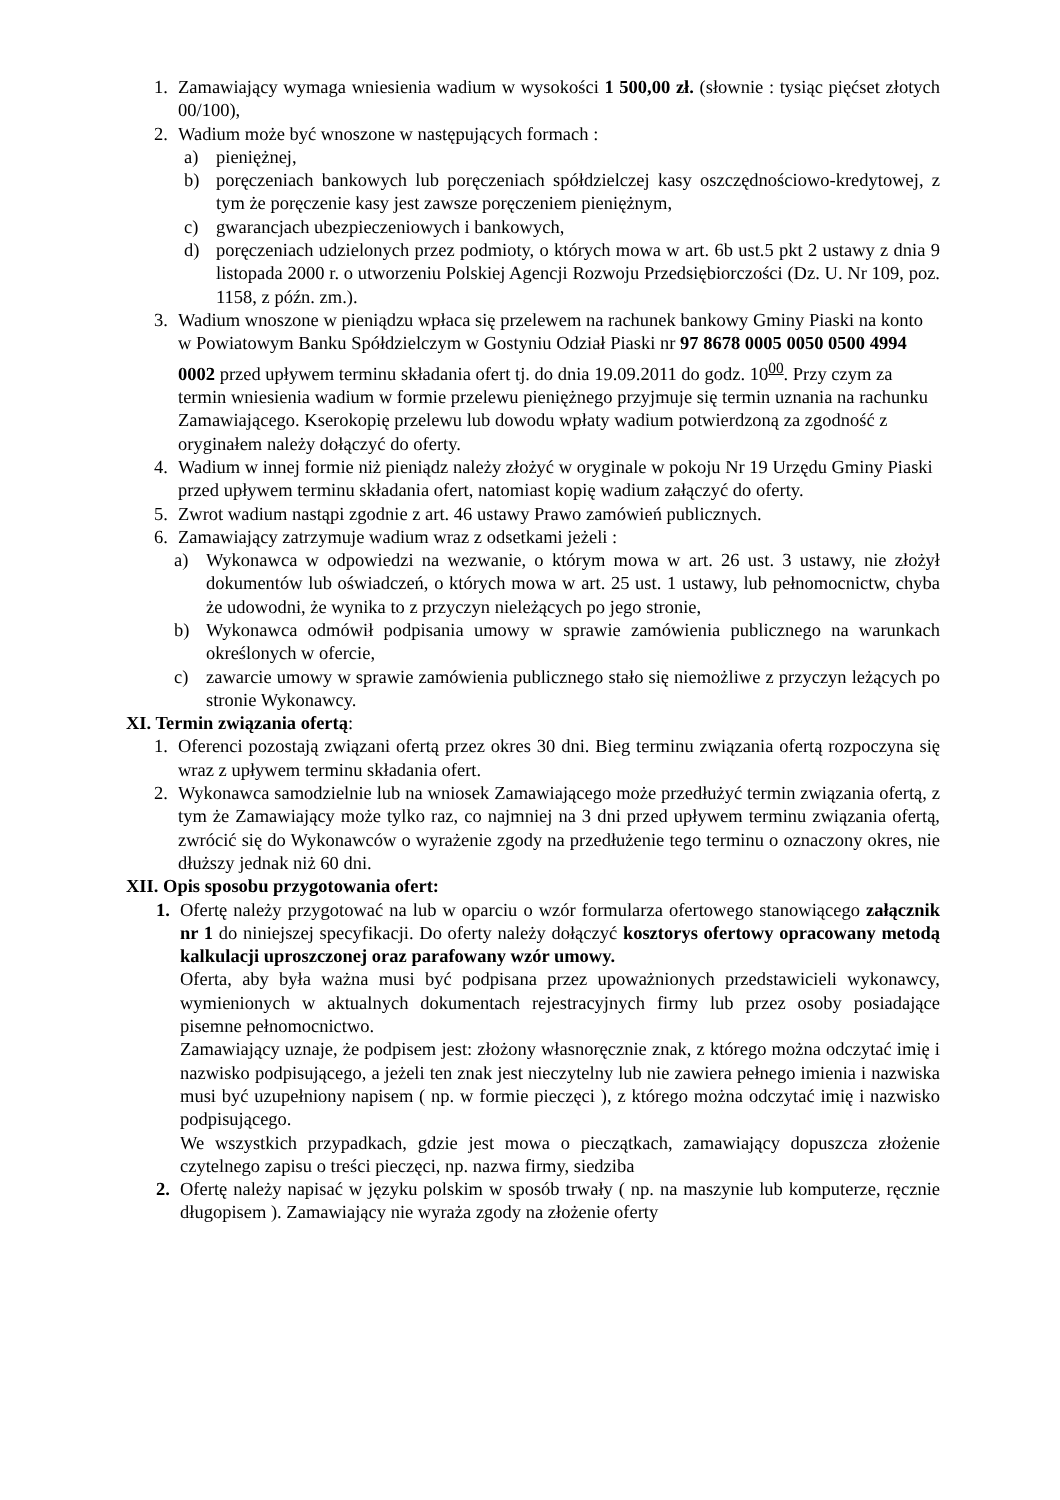1. Zamawiający wymaga wniesienia wadium w wysokości 1 500,00 zł. (słownie : tysiąc pięćset złotych 00/100),
2. Wadium może być wnoszone w następujących formach :
a) pieniężnej,
b) poręczeniach bankowych lub poręczeniach spółdzielczej kasy oszczędnościowo-kredytowej, z tym że poręczenie kasy jest zawsze poręczeniem pieniężnym,
c) gwarancjach ubezpieczeniowych i bankowych,
d) poręczeniach udzielonych przez podmioty, o których mowa w art. 6b ust.5 pkt 2 ustawy z dnia 9 listopada 2000 r. o utworzeniu Polskiej Agencji Rozwoju Przedsiębiorczości (Dz. U. Nr 109, poz. 1158, z późn. zm.).
3. Wadium wnoszone w pieniądzu wpłaca się przelewem na rachunek bankowy Gminy Piaski na konto w Powiatowym Banku Spółdzielczym w Gostyniu Odział Piaski nr 97 8678 0005 0050 0500 4994 0002 przed upływem terminu składania ofert tj. do dnia 19.09.2011 do godz. 10<sup>00</sup>. Przy czym za termin wniesienia wadium w formie przelewu pieniężnego przyjmuje się termin uznania na rachunku Zamawiającego. Kserokopię przelewu lub dowodu wpłaty wadium potwierdzoną za zgodność z oryginałem należy dołączyć do oferty.
4. Wadium w innej formie niż pieniądz należy złożyć w oryginale w pokoju Nr 19 Urzędu Gminy Piaski przed upływem terminu składania ofert, natomiast kopię wadium załączyć do oferty.
5. Zwrot wadium nastąpi zgodnie z art. 46 ustawy Prawo zamówień publicznych.
6. Zamawiający zatrzymuje wadium wraz z odsetkami jeżeli :
a) Wykonawca w odpowiedzi na wezwanie, o którym mowa w art. 26 ust. 3 ustawy, nie złożył dokumentów lub oświadczeń, o których mowa w art. 25 ust. 1 ustawy, lub pełnomocnictw, chyba że udowodni, że wynika to z przyczyn nieleżących po jego stronie,
b) Wykonawca odmówił podpisania umowy w sprawie zamówienia publicznego na warunkach określonych w ofercie,
c) zawarcie umowy w sprawie zamówienia publicznego stało się niemożliwe z przyczyn leżących po stronie Wykonawcy.
XI. Termin związania ofertą:
1. Oferenci pozostają związani ofertą przez okres 30 dni. Bieg terminu związania ofertą rozpoczyna się wraz z upływem terminu składania ofert.
2. Wykonawca samodzielnie lub na wniosek Zamawiającego może przedłużyć termin związania ofertą, z tym że Zamawiający może tylko raz, co najmniej na 3 dni przed upływem terminu związania ofertą, zwrócić się do Wykonawców o wyrażenie zgody na przedłużenie tego terminu o oznaczony okres, nie dłuższy jednak niż 60 dni.
XII. Opis sposobu przygotowania ofert:
1. Ofertę należy przygotować na lub w oparciu o wzór formularza ofertowego stanowiącego załącznik nr 1 do niniejszej specyfikacji. Do oferty należy dołączyć kosztorys ofertowy opracowany metodą kalkulacji uproszczonej oraz parafowany wzór umowy.
Oferta, aby była ważna musi być podpisana przez upoważnionych przedstawicieli wykonawcy, wymienionych w aktualnych dokumentach rejestracyjnych firmy lub przez osoby posiadające pisemne pełnomocnictwo.
Zamawiający uznaje, że podpisem jest: złożony własnoręcznie znak, z którego można odczytać imię i nazwisko podpisującego, a jeżeli ten znak jest nieczytelny lub nie zawiera pełnego imienia i nazwiska musi być uzupełniony napisem ( np. w formie pieczęci ), z którego można odczytać imię i nazwisko podpisującego.
We wszystkich przypadkach, gdzie jest mowa o pieczątkach, zamawiający dopuszcza złożenie czytelnego zapisu o treści pieczęci, np. nazwa firmy, siedziba
2. Ofertę należy napisać w języku polskim w sposób trwały ( np. na maszynie lub komputerze, ręcznie długopisem ). Zamawiający nie wyraża zgody na złożenie oferty